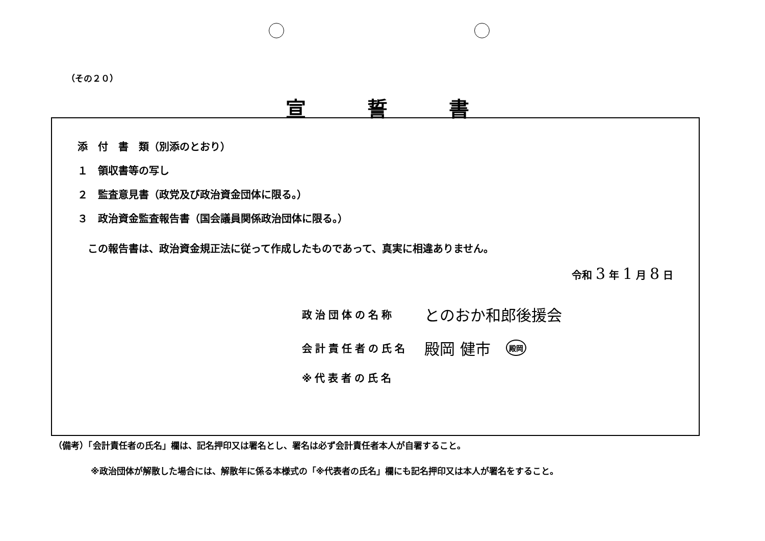（その２０）
宣誓書
添　付　書　類（別添のとおり）
１　領収書等の写し
２　監査意見書（政党及び政治資金団体に限る。）
３　政治資金監査報告書（国会議員関係政治団体に限る。）
この報告書は、政治資金規正法に従って作成したものであって、真実に相違ありません。
令和 3 年 1 月 8 日
政治団体の名称 とのおか和郎後援会
会計責任者の氏名 殿岡 健市 殿岡
※代表者の氏名
（備考）「会計責任者の氏名」欄は、記名押印又は署名とし、署名は必ず会計責任者本人が自署すること。
※政治団体が解散した場合には、解散年に係る本様式の「※代表者の氏名」欄にも記名押印又は本人が署名をすること。